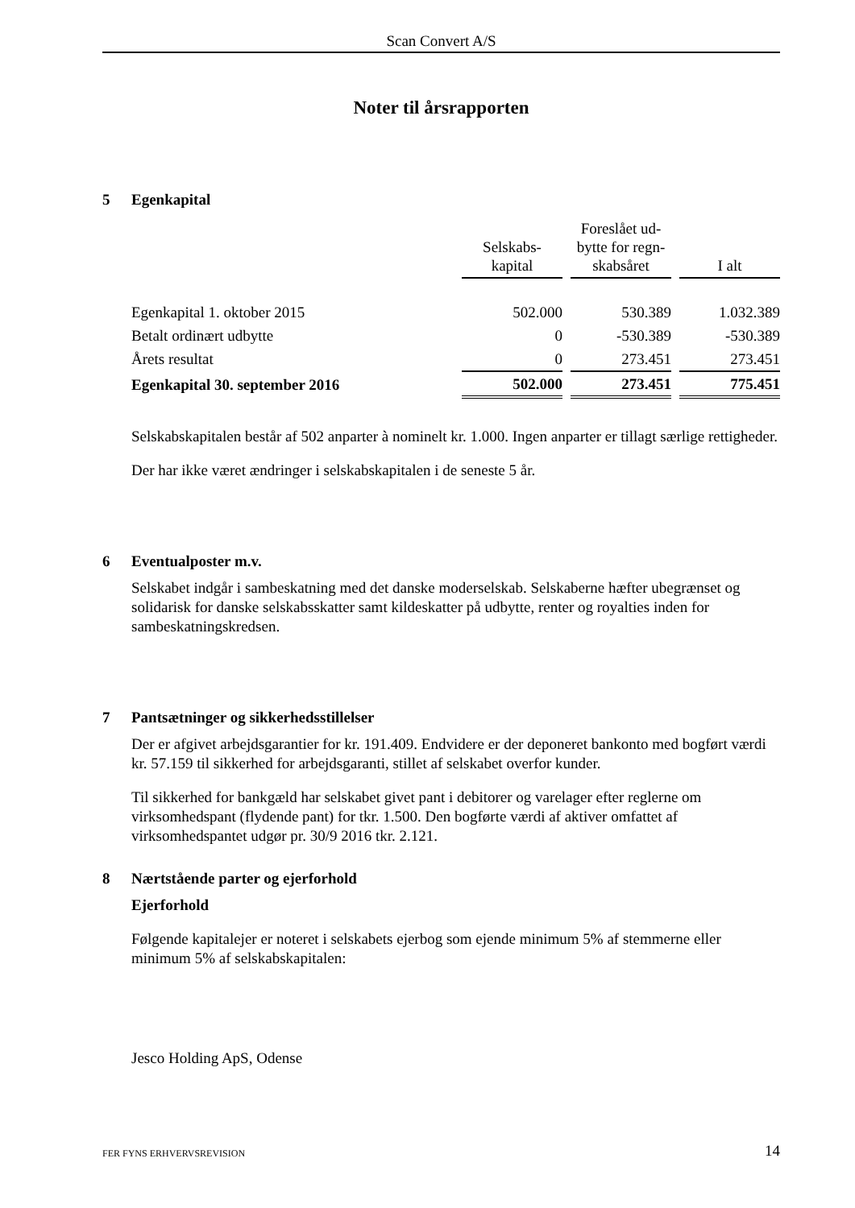Scan Convert A/S
Noter til årsrapporten
5 Egenkapital
| | Selskabs- kapital | Foreslået ud- bytte for regn- skabsåret | I alt |
| --- | --- | --- | --- |
| Egenkapital 1. oktober 2015 | 502.000 | 530.389 | 1.032.389 |
| Betalt ordinært udbytte | 0 | -530.389 | -530.389 |
| Årets resultat | 0 | 273.451 | 273.451 |
| Egenkapital 30. september 2016 | 502.000 | 273.451 | 775.451 |
Selskabskapitalen består af 502 anparter à nominelt kr. 1.000. Ingen anparter er tillagt særlige rettigheder.
Der har ikke været ændringer i selskabskapitalen i de seneste 5 år.
6 Eventualposter m.v.
Selskabet indgår i sambeskatning med det danske moderselskab. Selskaberne hæfter ubegrænset og solidarisk for danske selskabsskatter samt kildeskatter på udbytte, renter og royalties inden for sambeskatningskredsen.
7 Pantsætninger og sikkerhedsstillelser
Der er afgivet arbejdsgarantier for kr. 191.409. Endvidere er der deponeret bankonto med bogført værdi kr. 57.159 til sikkerhed for arbejdsgaranti, stillet af selskabet overfor kunder.
Til sikkerhed for bankgæld har selskabet givet pant i debitorer og varelager efter reglerne om virksomhedspant (flydende pant) for tkr. 1.500. Den bogførte værdi af aktiver omfattet af virksomhedspantet udgør pr. 30/9 2016 tkr. 2.121.
8 Nærtstående parter og ejerforhold
Ejerforhold
Følgende kapitalejer er noteret i selskabets ejerbog som ejende minimum 5% af stemmerne eller minimum 5% af selskabskapitalen:
Jesco Holding ApS, Odense
FER FYNS ERHVERVSREVISION 14